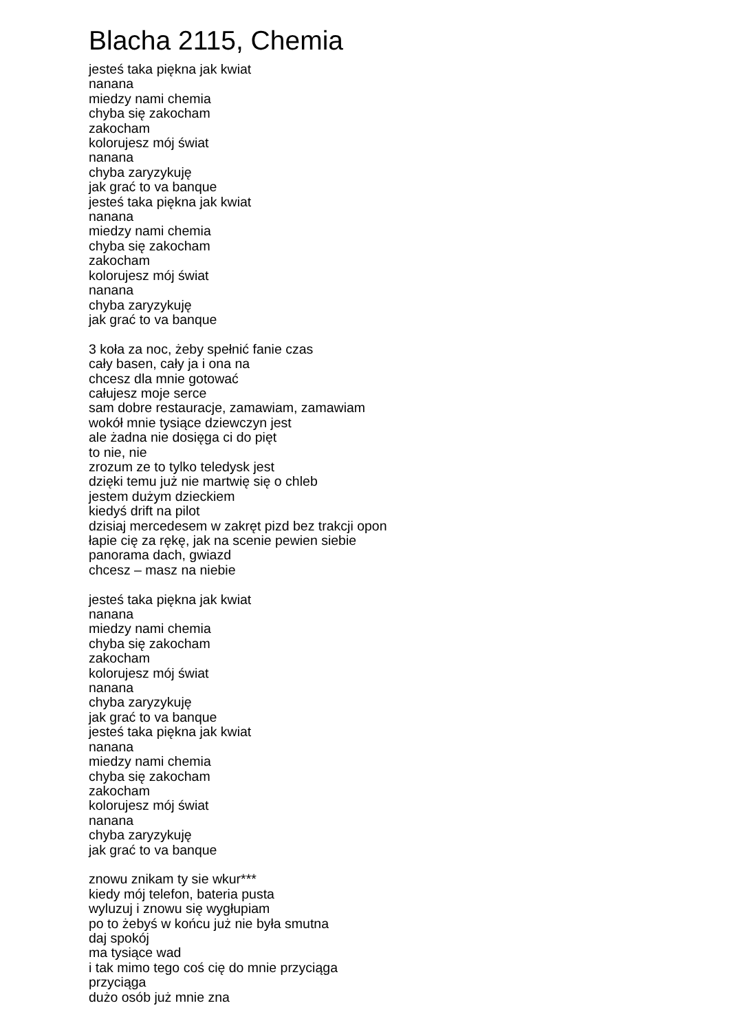Blacha 2115, Chemia
jesteś taka piękna jak kwiat nanana miedzy nami chemia chyba się zakocham zakocham kolorujesz mój świat nanana chyba zaryzykuję jak grać to va banque jesteś taka piękna jak kwiat nanana miedzy nami chemia chyba się zakocham zakocham kolorujesz mój świat nanana chyba zaryzykuję jak grać to va banque 3 koła za noc, żeby spełnić fanie czas cały basen, cały ja i ona na chcesz dla mnie gotować całujesz moje serce sam dobre restauracje, zamawiam, zamawiam wokół mnie tysiące dziewczyn jest ale żadna nie dosięga ci do pięt to nie, nie zrozum ze to tylko teledysk jest dzięki temu już nie martwię się o chleb jestem dużym dzieckiem kiedyś drift na pilot dzisiaj mercedesem w zakręt pizd bez trakcji opon łapie cię za rękę, jak na scenie pewien siebie panorama dach, gwiazd chcesz – masz na niebie jesteś taka piękna jak kwiat nanana miedzy nami chemia chyba się zakocham zakocham kolorujesz mój świat nanana chyba zaryzykuję jak grać to va banque jesteś taka piękna jak kwiat nanana miedzy nami chemia chyba się zakocham zakocham kolorujesz mój świat nanana chyba zaryzykuję jak grać to va banque znowu znikam ty sie wkur*** kiedy mój telefon, bateria pusta wyluzuj i znowu się wygłupiam po to żebyś w końcu już nie była smutna daj spokój ma tysiące wad i tak mimo tego coś cię do mnie przyciąga przyciąga dużo osób już mnie zna